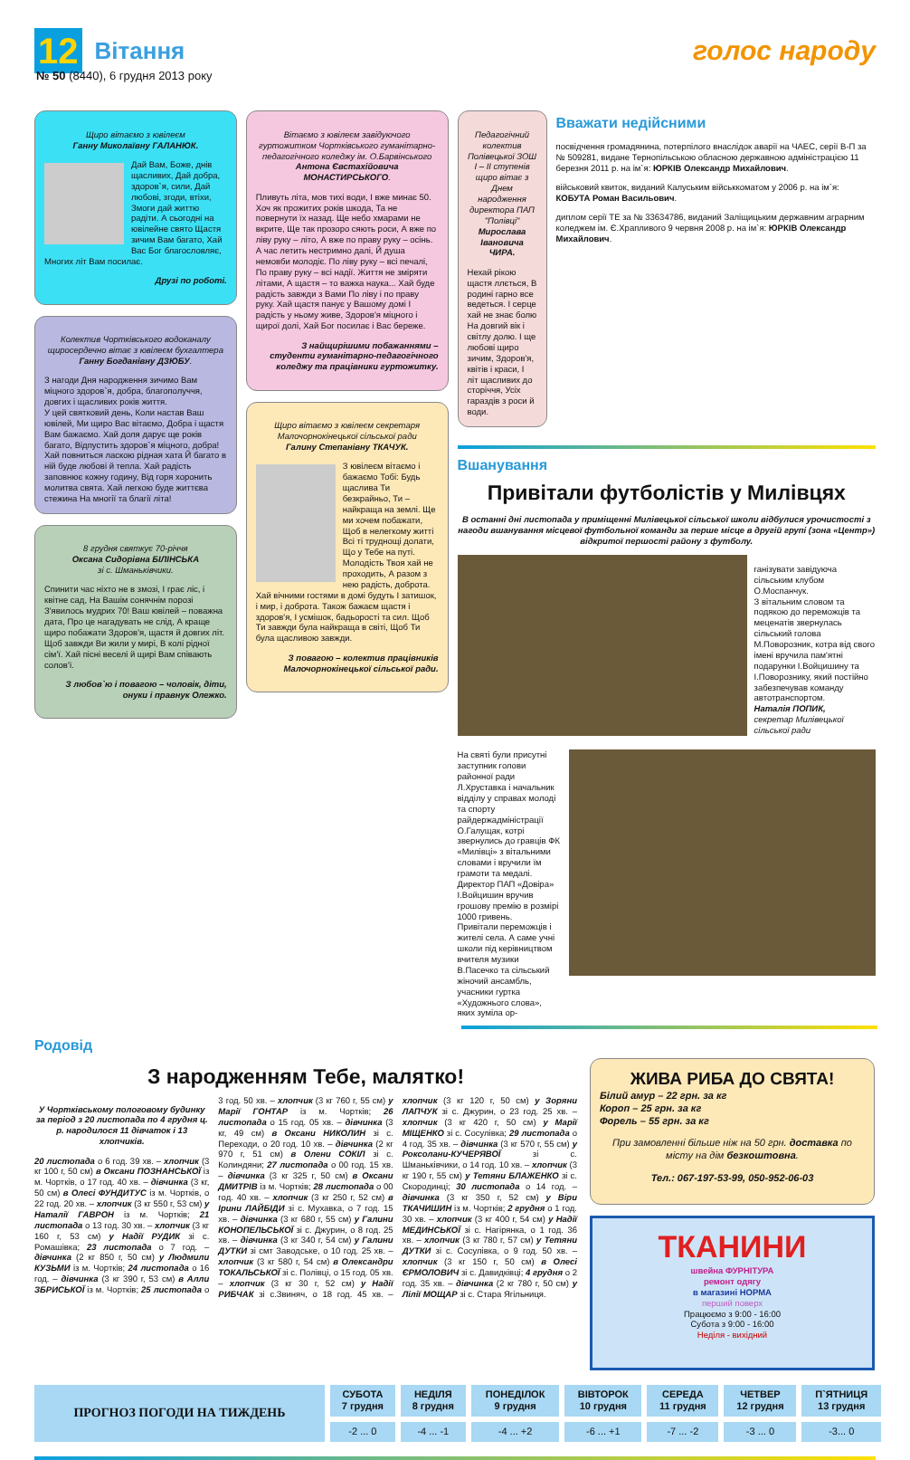12 Вітання голос народу
№ 50 (8440), 6 грудня 2013 року
Щиро вітаємо з ювілеєм
Ганну Миколаївну ГАЛАНЮК.
Дай Вам, Боже, днів щасливих, Дай добра, здоров`я, сили, Дай любові, згоди, втіхи, Змоги дай життю радіти. А сьогодні на ювілейне свято Щастя зичим Вам багато, Хай Вас Бог благословляє, Многих літ Вам посилає.
Друзі по роботі.
Колектив Чортківського водоканалу щиросердечно вітає з ювілеєм бухгалтера
Ганну Богданівну ДЗЮБУ.
З нагоди Дня народження зичимо Вам міцного здоров`я, добра, благополуччя, довгих і щасливих років життя.
У цей святковий день, Коли настав Ваш ювілей, Ми щиро Вас вітаємо, Добра і щастя Вам бажаємо. Хай доля дарує ще років багато, Відпустить здоров`я міцного, добра! Хай повниться ласкою рідная хата Й багато в ній буде любові й тепла. Хай радість заповнює кожну годину, Від горя хоронить молитва свята. Хай легкою буде життєва стежина На многії та благії літа!
8 грудня святкує 70-річчя
Оксана Сидорівна БІЛІНСЬКА
зі с. Шманьківчики.
Спинити час ніхто не в змозі, І грає ліс, і квітне сад, На Вашім сонячнім порозі З'явилось мудрих 70! Ваш ювілей – поважна дата, Про це нагадувать не слід, А краще щиро побажати Здоров'я, щастя й довгих літ. Щоб завжди Ви жили у мирі, В колі рідної сім'ї. Хай пісні веселі й щирі Вам співають солов'ї.
З любов`ю і повагою – чоловік, діти, онуки і правнук Олежко.
Вітаємо з ювілеєм завідуючого гуртожитком Чортківського гуманітарно-педагогічного коледжу ім. О.Барвінського
Антона Євстахійовича МОНАСТИРСЬКОГО.
Пливуть літа, мов тихі води, І вже минає 50. Хоч як прожитих років шкода, Та не повернути їх назад. Ще небо хмарами не вкрите, Ще так прозоро сяють роси, А вже по ліву руку – літо, А вже по праву руку – осінь. А час летить нестримно далі, Й душа немовби молодіє. По ліву руку – всі печалі, По праву руку – всі надії. Життя не зміряти літами, А щастя – то важка наука... Хай буде радість завжди з Вами По ліву і по праву руку. Хай щастя панує у Вашому домі І радість у ньому живе, Здоров'я міцного і щирої долі, Хай Бог посилає і Вас береже.
З найщирішими побажаннями – студенти гуманітарно-педагогічного коледжу та працівники гуртожитку.
Щиро вітаємо з ювілеєм секретаря Малочорнокінецької сільської ради
Галину Степанівну ТКАЧУК.
З ювілеєм вітаємо і бажаємо Тобі: Будь щаслива Ти безкрайньо, Ти – найкраща на землі. Ще ми хочем побажати, Щоб в нелегкому житті Всі ті труднощі долати, Що у Тебе на путі. Молодість Твоя хай не проходить, А разом з нею радість, доброта. Хай вічними гостями в домі будуть І затишок, і мир, і доброта. Також бажаєм щастя і здоров'я, І усмішок, бадьорості та сил. Щоб Ти завжди була найкраща в світі, Щоб Ти була щасливою завжди.
З повагою – колектив працівників Малочорнокінецької сільської ради.
Педагогічний колектив Полівецької ЗОШ І – ІІ ступенів щиро вітає з Днем народження директора ПАП "Полівці"
Мирослава Івановича ЧИРА.
Нехай рікою щастя ллється, В родині гарно все ведеться. І серце хай не знає болю На довгий вік і світлу долю. І ще любові щиро зичим, Здоров'я, квітів і краси, І літ щасливих до сторіччя, Усіх гараздів з роси й води.
Вважати недійсними
посвідчення громадянина, потерпілого внаслідок аварії на ЧАЕС, серії В-П за № 509281, видане Тернопільською обласною державною адміністрацією 11 березня 2011 р. на ім`я: ЮРКІВ Олександр Михайлович.
військовий квиток, виданий Калуським військкоматом у 2006 р. на ім`я: КОБУТА Роман Васильович.
диплом серії ТЕ за № 33634786, виданий Заліщицьким державним аграрним коледжем ім. Є.Храпливого 9 червня 2008 р. на ім`я: ЮРКІВ Олександр Михайлович.
Вшанування
Привітали футболістів у Милівцях
В останні дні листопада у приміщенні Милівецької сільської школи відбулися урочистості з нагоди вшанування місцевої футбольної команди за перше місце в другій групі (зона «Центр») відкритої першості району з футболу.
ганізувати завідуюча сільським клубом О.Моспанчук.
З вітальним словом та подякою до переможців та меценатів звернулась сільський голова М.Поворозник, котра від свого імені вручила пам'ятні подарунки І.Войцишину та І.Поворознику, який постійно забезпечував команду автотранспортом.
Наталія ПОПИК,
секретар Милівецької сільської ради
На святі були присутні заступник голови районної ради Л.Хруставка і начальник відділу у справах молоді та спорту райдержадміністрації О.Галущак, котрі звернулись до гравців ФК «Милівці» з вітальними словами і вручили їм грамоти та медалі. Директор ПАП «Довіра» І.Войцишин вручив грошову премію в розмірі 1000 гривень.
Привітали переможців і жителі села. А саме учні школи під керівництвом вчителя музики В.Пасечко та сільський жіночий ансамбль, учасники гуртка «Художнього слова», яких зуміла ор-
Родовід
З народженням Тебе, малятко!
У Чортківському пологовому будинку за період з 20 листопада по 4 грудня ц. р. народилося 11 дівчаток і 13 хлопчиків.
20 листопада о 6 год. 39 хв. – хлопчик (3 кг 100 г, 50 см) в Оксани ПОЗНАНСЬКОЇ із м. Чортків, о 17 год. 40 хв. – дівчинка (3 кг, 50 см) в Олесі ФУНДИТУС із м. Чортків, о 22 год. 20 хв. – хлопчик (3 кг 550 г, 53 см) у Наталії ГАВРОН із м. Чортків; 21 листопада о 13 год. 30 хв. – хлопчик (3 кг 160 г, 53 см) у Надії РУДИК зі с. Ромашівка; 23 листопада о 7 год. – дівчинка (2 кг 850 г, 50 см) у Людмили КУЗЬМИ із м. Чортків; 24 листопада о 16 год. – дівчинка (3 кг 390 г, 53 см) в Алли ЗБРИСЬКОЇ із м. Чортків; 25 листопада о 3 год. 50 хв. – хлопчик (3 кг 760 г, 55 см) у Марії ГОНТАР із м. Чортків; 26 листопада о 15 год. 05 хв. – дівчинка (3 кг, 49 см) в Оксани НИКОЛИН зі с. Переходи, о 20 год. 10 хв. – дівчинка (2 кг 970 г, 51 см) в Олени СОКІЛ зі с. Колиндяни; 27 листопада о 00 год. 15 хв. – дівчинка (3 кг 325 г, 50 см) в Оксани ДМИТРІВ із м. Чортків; 28 листопада о 00 год. 40 хв. – хлопчик (3 кг 250 г, 52 см) в Ірини ЛАЙБІДИ зі с. Мухавка, о 7 год. 15 хв. – дівчинка (3 кг 680 г, 55 см) у Галини КОНОПЕЛЬСЬКОЇ зі с. Джурин, о 8 год. 25 хв. – дівчинка (3 кг 340 г, 54 см) у Галини ДУТКИ зі смт Заводське, о 10 год. 25 хв. – хлопчик (3 кг 580 г, 54 см) в Олександри ТОКАЛЬСЬКОЇ зі с. Полівці, о 15 год. 05 хв. – хлопчик (3 кг 30 г, 52 см) у Надії РИБЧАК зі с.Звиняч, о 18 год. 45 хв. – хлопчик (3 кг 120 г, 50 см) у Зоряни ЛАПЧУК зі с. Джурин, о 23 год. 25 хв. – хлопчик (3 кг 420 г, 50 см) у Марії МІЩЕНКО зі с. Сосулівка; 29 листопада о 4 год. 35 хв. – дівчинка (3 кг 570 г, 55 см) у Роксолани-КУЧЕРЯВОЇ зі с. Шманьківчики, о 14 год. 10 хв. – хлопчик (3 кг 190 г, 55 см) у Тетяни БЛАЖЕНКО зі с. Скородинці; 30 листопада о 14 год. – дівчинка (3 кг 350 г, 52 см) у Віри ТКАЧИШИН із м. Чортків; 2 грудня о 1 год. 30 хв. – хлопчик (3 кг 400 г, 54 см) у Надії МЕДИНСЬКОЇ зі с. Нагірянка, о 1 год. 36 хв. – хлопчик (3 кг 780 г, 57 см) у Тетяни ДУТКИ зі с. Сосулівка, о 9 год. 50 хв. – хлопчик (3 кг 150 г, 50 см) в Олесі ЄРМОЛОВИЧ зі с. Давидківці; 4 грудня о 2 год. 35 хв. – дівчинка (2 кг 780 г, 50 см) у Лілії МОЩАР зі с. Стара Ягільниця.
ЖИВА РИБА ДО СВЯТА!
Білий амур – 22 грн. за кг
Короп – 25 грн. за кг
Форель – 55 грн. за кг
При замовленні більше ніж на 50 грн. доставка по місту на дім безкоштовна.
Тел.: 067-197-53-99, 050-952-06-03
ТКАНИНИ
швейна ФУРНІТУРА
ремонт одягу
в магазині НОРМА
перший поверх
Працюємо з 9:00 - 16:00
Субота з 9:00 - 16:00
Неділя - вихідний
| ПРОГНОЗ ПОГОДИ НА ТИЖДЕНЬ | СУБОТА 7 грудня | НЕДІЛЯ 8 грудня | ПОНЕДІЛОК 9 грудня | ВІВТОРОК 10 грудня | СЕРЕДА 11 грудня | ЧЕТВЕР 12 грудня | П`ЯТНИЦЯ 13 грудня |
| --- | --- | --- | --- | --- | --- | --- | --- |
| | -2 ... 0 | -4 ... -1 | -4 ... +2 | -6 ... +1 | -7 ... -2 | -3 ... 0 | -3... 0 |